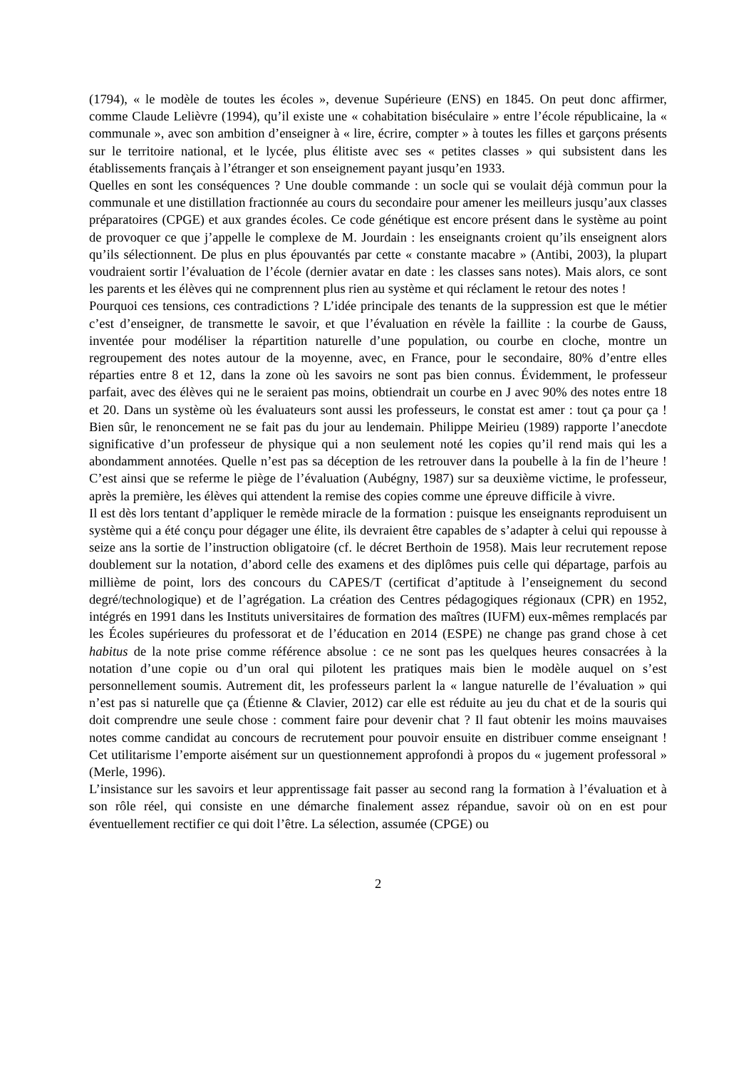(1794), « le modèle de toutes les écoles », devenue Supérieure (ENS) en 1845. On peut donc affirmer, comme Claude Lelièvre (1994), qu’il existe une « cohabitation biséculaire » entre l’école républicaine, la « communale », avec son ambition d’enseigner à « lire, écrire, compter » à toutes les filles et garçons présents sur le territoire national, et le lycée, plus élitiste avec ses « petites classes » qui subsistent dans les établissements français à l’étranger et son enseignement payant jusqu’en 1933.
Quelles en sont les conséquences ? Une double commande : un socle qui se voulait déjà commun pour la communale et une distillation fractionnée au cours du secondaire pour amener les meilleurs jusqu’aux classes préparatoires (CPGE) et aux grandes écoles. Ce code génétique est encore présent dans le système au point de provoquer ce que j’appelle le complexe de M. Jourdain : les enseignants croient qu’ils enseignent alors qu’ils sélectionnent. De plus en plus épouvantés par cette « constante macabre » (Antibi, 2003), la plupart voudraient sortir l’évaluation de l’école (dernier avatar en date : les classes sans notes). Mais alors, ce sont les parents et les élèves qui ne comprennent plus rien au système et qui réclament le retour des notes !
Pourquoi ces tensions, ces contradictions ? L’idée principale des tenants de la suppression est que le métier c’est d’enseigner, de transmette le savoir, et que l’évaluation en révèle la faillite : la courbe de Gauss, inventée pour modéliser la répartition naturelle d’une population, ou courbe en cloche, montre un regroupement des notes autour de la moyenne, avec, en France, pour le secondaire, 80% d’entre elles réparties entre 8 et 12, dans la zone où les savoirs ne sont pas bien connus. Évidemment, le professeur parfait, avec des élèves qui ne le seraient pas moins, obtiendrait un courbe en J avec 90% des notes entre 18 et 20. Dans un système où les évaluateurs sont aussi les professeurs, le constat est amer : tout ça pour ça ! Bien sûr, le renoncement ne se fait pas du jour au lendemain. Philippe Meirieu (1989) rapporte l’anecdote significative d’un professeur de physique qui a non seulement noté les copies qu’il rend mais qui les a abondamment annotées. Quelle n’est pas sa déception de les retrouver dans la poubelle à la fin de l’heure ! C’est ainsi que se referme le piège de l’évaluation (Aubégny, 1987) sur sa deuxième victime, le professeur, après la première, les élèves qui attendent la remise des copies comme une épreuve difficile à vivre.
Il est dès lors tentant d’appliquer le remède miracle de la formation : puisque les enseignants reproduisent un système qui a été conçu pour dégager une élite, ils devraient être capables de s’adapter à celui qui repousse à seize ans la sortie de l’instruction obligatoire (cf. le décret Berthoin de 1958). Mais leur recrutement repose doublement sur la notation, d’abord celle des examens et des diplômes puis celle qui départage, parfois au millième de point, lors des concours du CAPES/T (certificat d’aptitude à l’enseignement du second degré/technologique) et de l’agrégation. La création des Centres pédagogiques régionaux (CPR) en 1952, intégrés en 1991 dans les Instituts universitaires de formation des maîtres (IUFM) eux-mêmes remplacés par les Écoles supérieures du professorat et de l’éducation en 2014 (ESPE) ne change pas grand chose à cet habitus de la note prise comme référence absolue : ce ne sont pas les quelques heures consacrées à la notation d’une copie ou d’un oral qui pilotent les pratiques mais bien le modèle auquel on s’est personnellement soumis. Autrement dit, les professeurs parlent la « langue naturelle de l’évaluation » qui n’est pas si naturelle que ça (Étienne & Clavier, 2012) car elle est réduite au jeu du chat et de la souris qui doit comprendre une seule chose : comment faire pour devenir chat ? Il faut obtenir les moins mauvaises notes comme candidat au concours de recrutement pour pouvoir ensuite en distribuer comme enseignant ! Cet utilitarisme l’emporte aisément sur un questionnement approfondi à propos du « jugement professoral » (Merle, 1996).
L’insistance sur les savoirs et leur apprentissage fait passer au second rang la formation à l’évaluation et à son rôle réel, qui consiste en une démarche finalement assez répandue, savoir où on en est pour éventuellement rectifier ce qui doit l’être. La sélection, assumée (CPGE) ou
2